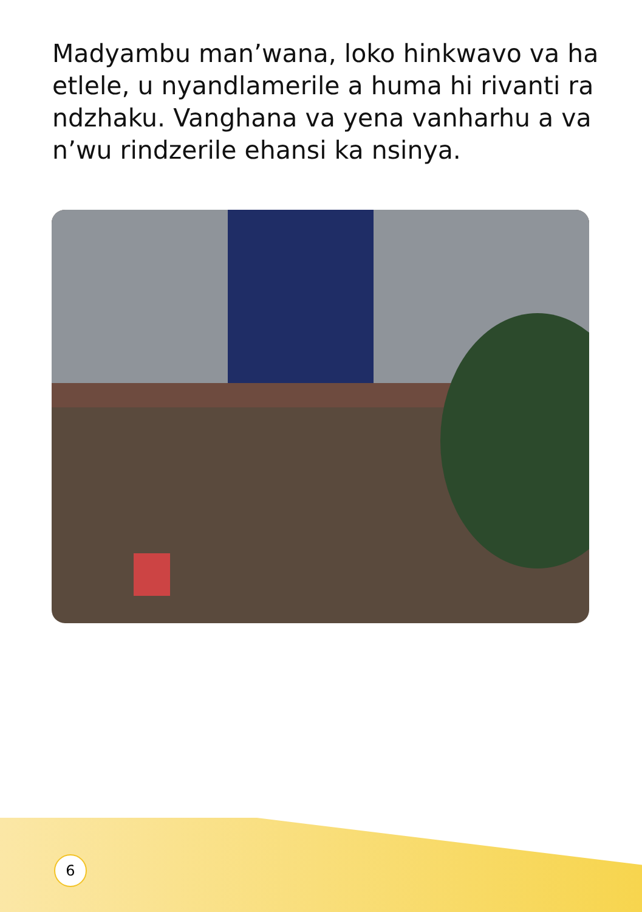Madyambu man’wana, loko hinkwavo va ha etlele, u nyandlamerile a huma hi rivanti ra ndzhaku. Vanghana va yena vanharhu a va n’wu rindzerile ehansi ka nsinya.
6